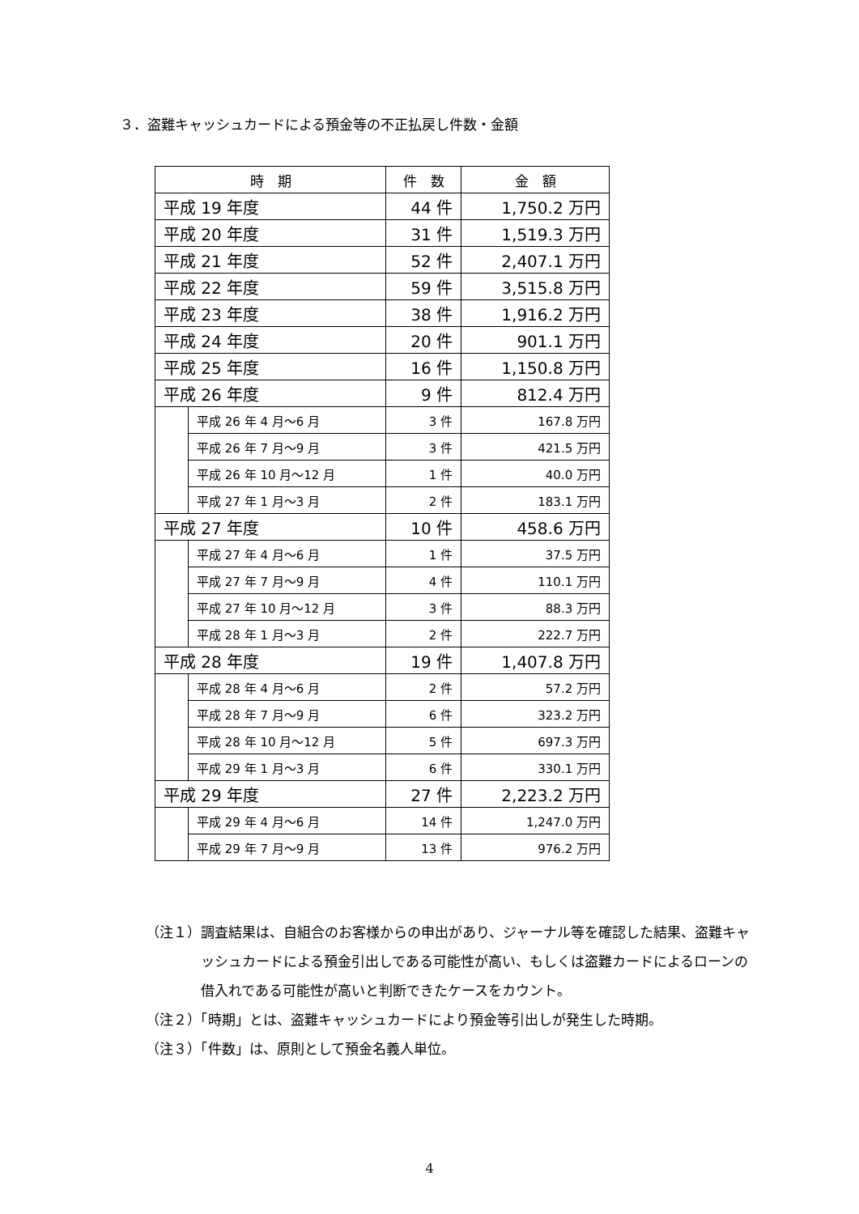３．盗難キャッシュカードによる預金等の不正払戻し件数・金額
| 時 期 | | 件 数 | 金 額 |
| --- | --- | --- | --- |
| 平成 19 年度 | | 44 件 | 1,750.2 万円 |
| 平成 20 年度 | | 31 件 | 1,519.3 万円 |
| 平成 21 年度 | | 52 件 | 2,407.1 万円 |
| 平成 22 年度 | | 59 件 | 3,515.8 万円 |
| 平成 23 年度 | | 38 件 | 1,916.2 万円 |
| 平成 24 年度 | | 20 件 | 901.1 万円 |
| 平成 25 年度 | | 16 件 | 1,150.8 万円 |
| 平成 26 年度 | | 9 件 | 812.4 万円 |
| | 平成 26 年 4 月～6 月 | 3 件 | 167.8 万円 |
| | 平成 26 年 7 月～9 月 | 3 件 | 421.5 万円 |
| | 平成 26 年 10 月～12 月 | 1 件 | 40.0 万円 |
| | 平成 27 年 1 月～3 月 | 2 件 | 183.1 万円 |
| 平成 27 年度 | | 10 件 | 458.6 万円 |
| | 平成 27 年 4 月～6 月 | 1 件 | 37.5 万円 |
| | 平成 27 年 7 月～9 月 | 4 件 | 110.1 万円 |
| | 平成 27 年 10 月～12 月 | 3 件 | 88.3 万円 |
| | 平成 28 年 1 月～3 月 | 2 件 | 222.7 万円 |
| 平成 28 年度 | | 19 件 | 1,407.8 万円 |
| | 平成 28 年 4 月～6 月 | 2 件 | 57.2 万円 |
| | 平成 28 年 7 月～9 月 | 6 件 | 323.2 万円 |
| | 平成 28 年 10 月～12 月 | 5 件 | 697.3 万円 |
| | 平成 29 年 1 月～3 月 | 6 件 | 330.1 万円 |
| 平成 29 年度 | | 27 件 | 2,223.2 万円 |
| | 平成 29 年 4 月～6 月 | 14 件 | 1,247.0 万円 |
| | 平成 29 年 7 月～9 月 | 13 件 | 976.2 万円 |
（注１）調査結果は、自組合のお客様からの申出があり、ジャーナル等を確認した結果、盗難キャッシュカードによる預金引出しである可能性が高い、もしくは盗難カードによるローンの借入れである可能性が高いと判断できたケースをカウント。
（注２）「時期」とは、盗難キャッシュカードにより預金等引出しが発生した時期。
（注３）「件数」は、原則として預金名義人単位。
4